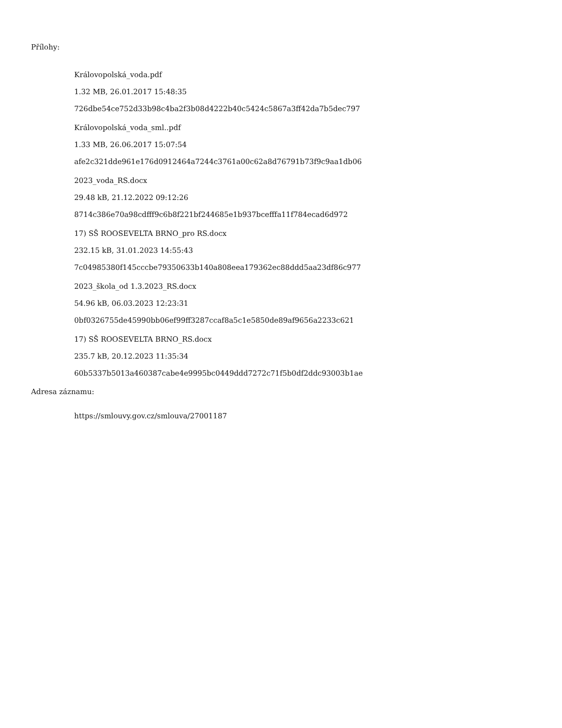Přílohy:
Královopolská_voda.pdf
1.32 MB, 26.01.2017 15:48:35
726dbe54ce752d33b98c4ba2f3b08d4222b40c5424c5867a3ff42da7b5dec797
Královopolská_voda_sml..pdf
1.33 MB, 26.06.2017 15:07:54
afe2c321dde961e176d0912464a7244c3761a00c62a8d76791b73f9c9aa1db06
2023_voda_RS.docx
29.48 kB, 21.12.2022 09:12:26
8714c386e70a98cdfff9c6b8f221bf244685e1b937bcefffa11f784ecad6d972
17) SŠ ROOSEVELTA BRNO_pro RS.docx
232.15 kB, 31.01.2023 14:55:43
7c04985380f145cccbe79350633b140a808eea179362ec88ddd5aa23df86c977
2023_škola_od 1.3.2023_RS.docx
54.96 kB, 06.03.2023 12:23:31
0bf0326755de45990bb06ef99ff3287ccaf8a5c1e5850de89af9656a2233c621
17) SŠ ROOSEVELTA BRNO_RS.docx
235.7 kB, 20.12.2023 11:35:34
60b5337b5013a460387cabe4e9995bc0449ddd7272c71f5b0df2ddc93003b1ae
Adresa záznamu:
https://smlouvy.gov.cz/smlouva/27001187